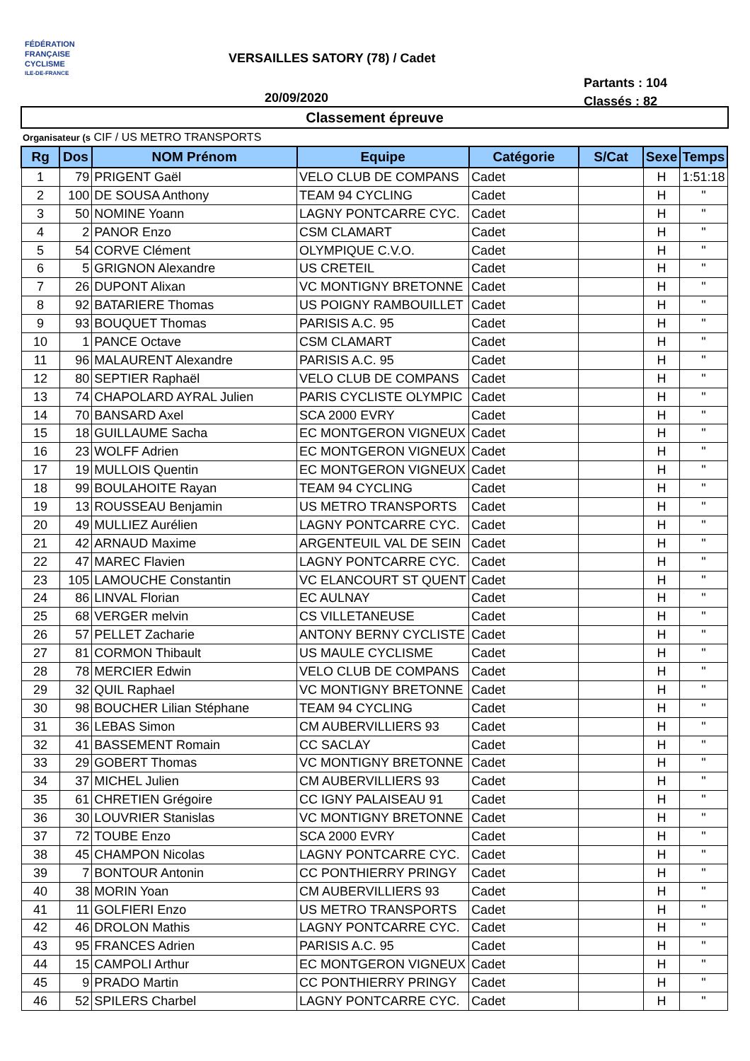FÉDÉRATION
FRANÇAISE
CYCLISME
ILE-DE-FRANCE
VERSAILLES SATORY (78) / Cadet
Partants : 104
Classés : 82
20/09/2020
Classement épreuve
Organisateur (s CIF / US METRO TRANSPORTS
| Rg | Dos | NOM Prénom | Equipe | Catégorie | S/Cat | Sexe | Temps |
| --- | --- | --- | --- | --- | --- | --- | --- |
| 1 | 79 | PRIGENT Gaël | VELO CLUB DE COMPANS | Cadet | | H | 1:51:18 |
| 2 | 100 | DE SOUSA Anthony | TEAM 94 CYCLING | Cadet | | H | " |
| 3 | 50 | NOMINE Yoann | LAGNY PONTCARRE CYC. | Cadet | | H | " |
| 4 | 2 | PANOR Enzo | CSM CLAMART | Cadet | | H | " |
| 5 | 54 | CORVE Clément | OLYMPIQUE C.V.O. | Cadet | | H | " |
| 6 | 5 | GRIGNON Alexandre | US CRETEIL | Cadet | | H | " |
| 7 | 26 | DUPONT Alixan | VC MONTIGNY BRETONNE | Cadet | | H | " |
| 8 | 92 | BATARIERE Thomas | US POIGNY RAMBOUILLET | Cadet | | H | " |
| 9 | 93 | BOUQUET Thomas | PARISIS A.C. 95 | Cadet | | H | " |
| 10 | 1 | PANCE Octave | CSM CLAMART | Cadet | | H | " |
| 11 | 96 | MALAURENT Alexandre | PARISIS A.C. 95 | Cadet | | H | " |
| 12 | 80 | SEPTIER Raphaël | VELO CLUB DE COMPANS | Cadet | | H | " |
| 13 | 74 | CHAPOLARD AYRAL Julien | PARIS CYCLISTE OLYMPIC | Cadet | | H | " |
| 14 | 70 | BANSARD Axel | SCA 2000 EVRY | Cadet | | H | " |
| 15 | 18 | GUILLAUME Sacha | EC MONTGERON VIGNEUX | Cadet | | H | " |
| 16 | 23 | WOLFF Adrien | EC MONTGERON VIGNEUX | Cadet | | H | " |
| 17 | 19 | MULLOIS Quentin | EC MONTGERON VIGNEUX | Cadet | | H | " |
| 18 | 99 | BOULAHOITE Rayan | TEAM 94 CYCLING | Cadet | | H | " |
| 19 | 13 | ROUSSEAU Benjamin | US METRO TRANSPORTS | Cadet | | H | " |
| 20 | 49 | MULLIEZ Aurélien | LAGNY PONTCARRE CYC. | Cadet | | H | " |
| 21 | 42 | ARNAUD Maxime | ARGENTEUIL VAL DE SEIN | Cadet | | H | " |
| 22 | 47 | MAREC Flavien | LAGNY PONTCARRE CYC. | Cadet | | H | " |
| 23 | 105 | LAMOUCHE Constantin | VC ELANCOURT ST QUENT | Cadet | | H | " |
| 24 | 86 | LINVAL Florian | EC AULNAY | Cadet | | H | " |
| 25 | 68 | VERGER melvin | CS VILLETANEUSE | Cadet | | H | " |
| 26 | 57 | PELLET Zacharie | ANTONY BERNY CYCLISTE | Cadet | | H | " |
| 27 | 81 | CORMON Thibault | US MAULE CYCLISME | Cadet | | H | " |
| 28 | 78 | MERCIER Edwin | VELO CLUB DE COMPANS | Cadet | | H | " |
| 29 | 32 | QUIL Raphael | VC MONTIGNY BRETONNE | Cadet | | H | " |
| 30 | 98 | BOUCHER Lilian Stéphane | TEAM 94 CYCLING | Cadet | | H | " |
| 31 | 36 | LEBAS Simon | CM AUBERVILLIERS 93 | Cadet | | H | " |
| 32 | 41 | BASSEMENT Romain | CC SACLAY | Cadet | | H | " |
| 33 | 29 | GOBERT Thomas | VC MONTIGNY BRETONNE | Cadet | | H | " |
| 34 | 37 | MICHEL Julien | CM AUBERVILLIERS 93 | Cadet | | H | " |
| 35 | 61 | CHRETIEN Grégoire | CC IGNY PALAISEAU 91 | Cadet | | H | " |
| 36 | 30 | LOUVRIER Stanislas | VC MONTIGNY BRETONNE | Cadet | | H | " |
| 37 | 72 | TOUBE Enzo | SCA 2000 EVRY | Cadet | | H | " |
| 38 | 45 | CHAMPON Nicolas | LAGNY PONTCARRE CYC. | Cadet | | H | " |
| 39 | 7 | BONTOUR Antonin | CC PONTHIERRY PRINGY | Cadet | | H | " |
| 40 | 38 | MORIN Yoan | CM AUBERVILLIERS 93 | Cadet | | H | " |
| 41 | 11 | GOLFIERI Enzo | US METRO TRANSPORTS | Cadet | | H | " |
| 42 | 46 | DROLON Mathis | LAGNY PONTCARRE CYC. | Cadet | | H | " |
| 43 | 95 | FRANCES Adrien | PARISIS A.C. 95 | Cadet | | H | " |
| 44 | 15 | CAMPOLI Arthur | EC MONTGERON VIGNEUX | Cadet | | H | " |
| 45 | 9 | PRADO Martin | CC PONTHIERRY PRINGY | Cadet | | H | " |
| 46 | 52 | SPILERS Charbel | LAGNY PONTCARRE CYC. | Cadet | | H | " |